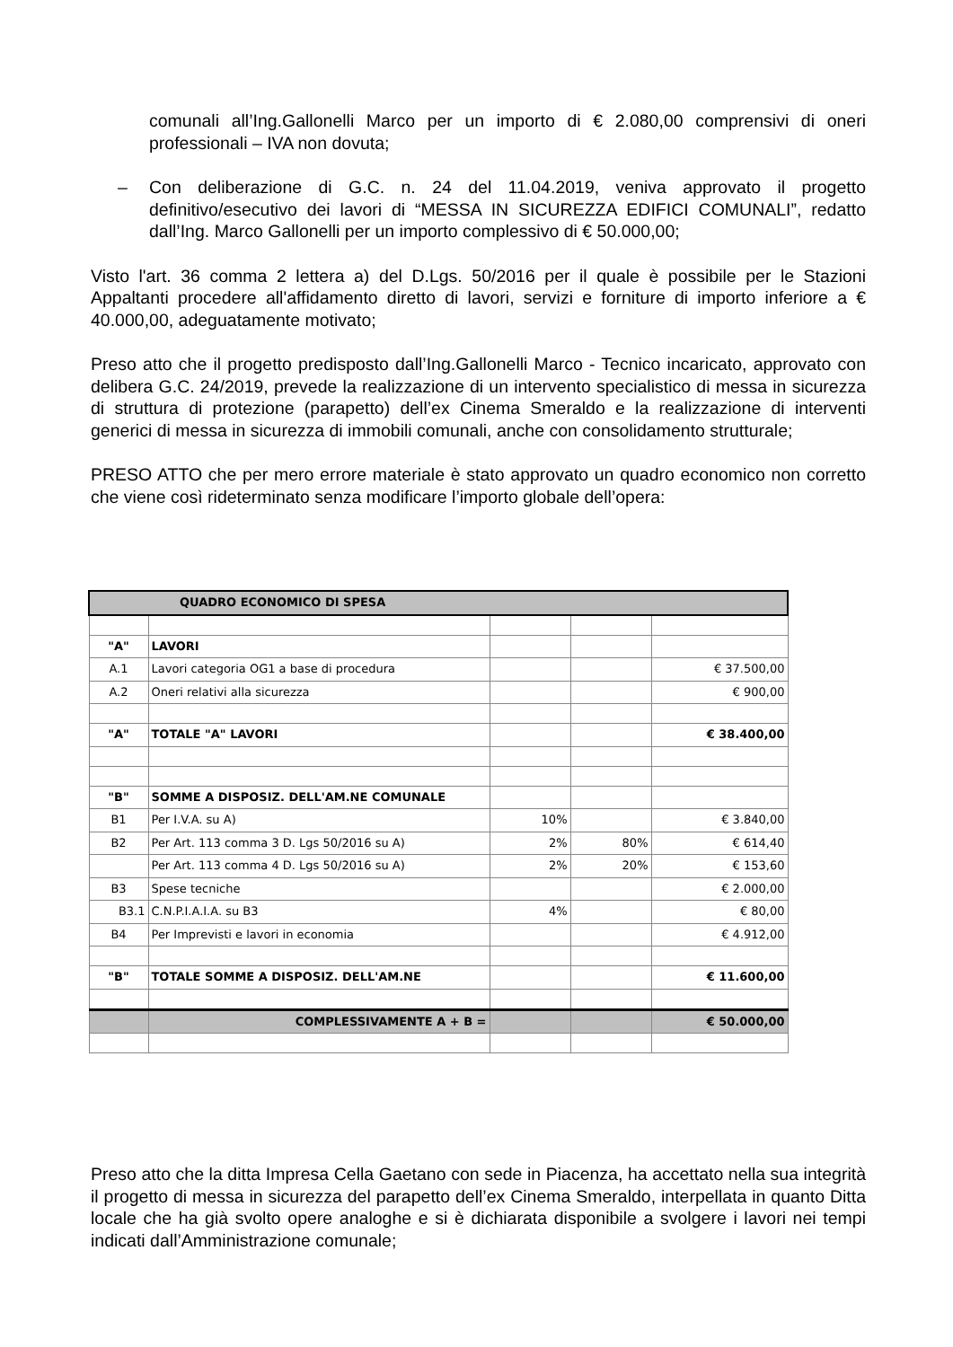comunali all’Ing.Gallonelli Marco per un importo di € 2.080,00 comprensivi di oneri professionali – IVA non dovuta;
– Con deliberazione di G.C. n. 24 del 11.04.2019, veniva approvato il progetto definitivo/esecutivo dei lavori di “MESSA IN SICUREZZA EDIFICI COMUNALI”, redatto dall’Ing. Marco Gallonelli per un importo complessivo di € 50.000,00;
Visto l'art. 36 comma 2 lettera a) del D.Lgs. 50/2016 per il quale è possibile per le Stazioni Appaltanti procedere all'affidamento diretto di lavori, servizi e forniture di importo inferiore a € 40.000,00, adeguatamente motivato;
Preso atto che il progetto predisposto dall’Ing.Gallonelli Marco - Tecnico incaricato, approvato con delibera G.C. 24/2019, prevede la realizzazione di un intervento specialistico di messa in sicurezza di struttura di protezione (parapetto) dell’ex Cinema Smeraldo e la realizzazione di interventi generici di messa in sicurezza di immobili comunali, anche con consolidamento strutturale;
PRESO ATTO che per mero errore materiale è stato approvato un quadro economico non corretto che viene così rideterminato senza modificare l’importo globale dell’opera:
| QUADRO ECONOMICO DI SPESA | | | | |
| "A" | LAVORI | | | |
| A.1 | Lavori categoria OG1 a base di procedura | | | € 37.500,00 |
| A.2 | Oneri relativi alla sicurezza | | | € 900,00 |
| "A" | TOTALE "A" LAVORI | | | € 38.400,00 |
| "B" | SOMME A DISPOSIZ. DELL'AM.NE COMUNALE | | | |
| B1 | Per I.V.A. su A) | 10% | | € 3.840,00 |
| B2 | Per Art. 113 comma 3 D. Lgs 50/2016 su A) | 2% | 80% | € 614,40 |
| | Per Art. 113 comma 4 D. Lgs 50/2016 su A) | 2% | 20% | € 153,60 |
| B3 | Spese tecniche | | | € 2.000,00 |
| B3.1 | C.N.P.I.A.I.A. su B3 | 4% | | € 80,00 |
| B4 | Per Imprevisti e lavori in economia | | | € 4.912,00 |
| "B" | TOTALE SOMME A DISPOSIZ. DELL'AM.NE | | | € 11.600,00 |
| | COMPLESSIVAMENTE A + B = | | | € 50.000,00 |
Preso atto che la ditta Impresa Cella Gaetano con sede in Piacenza, ha accettato nella sua integrità il progetto di messa in sicurezza del parapetto dell’ex Cinema Smeraldo, interpellata in quanto Ditta locale che ha già svolto opere analoghe e si è dichiarata disponibile a svolgere i lavori nei tempi indicati dall’Amministrazione comunale;